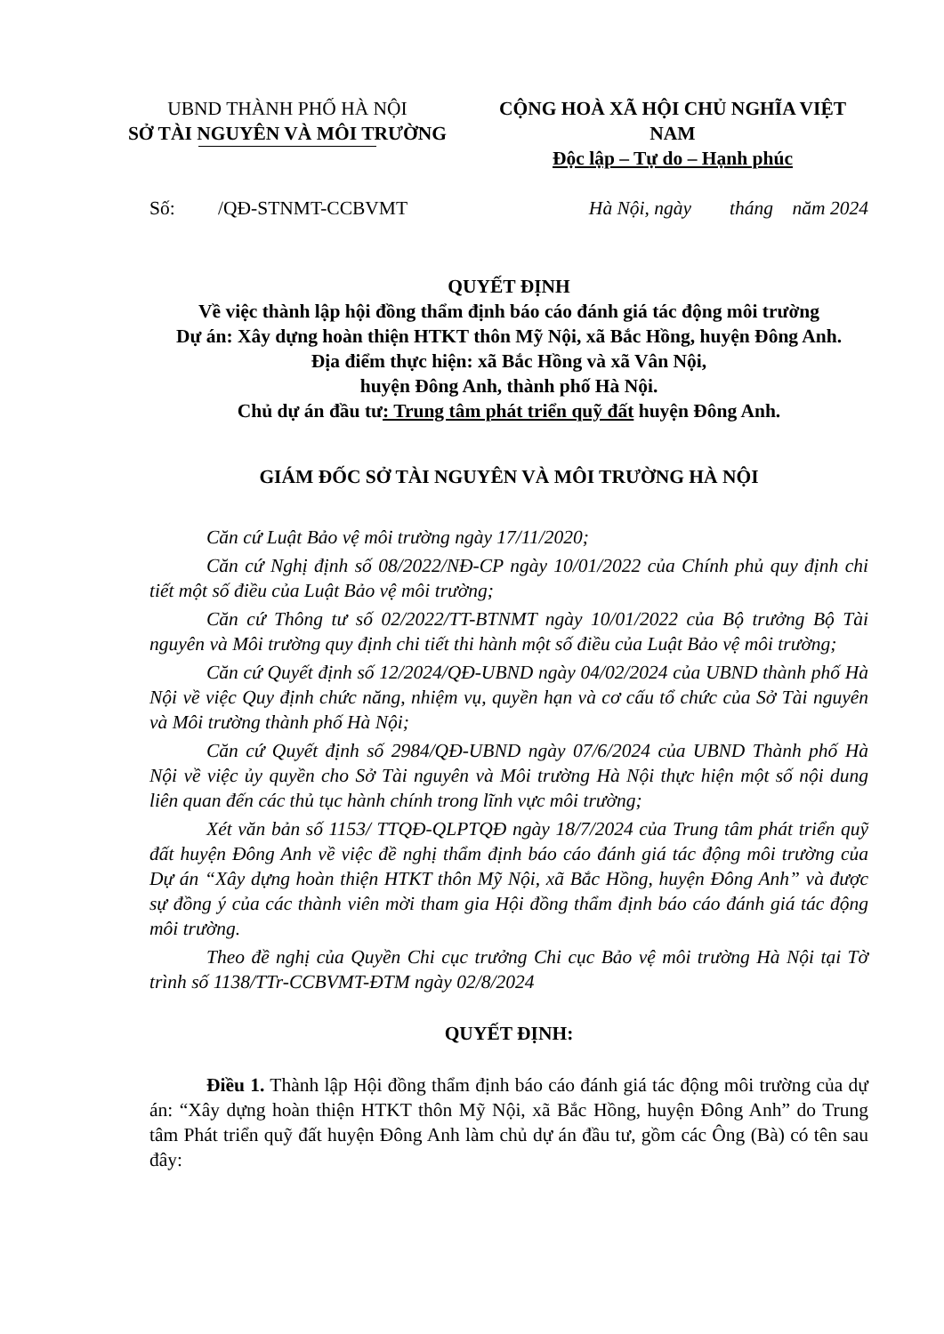UBND THÀNH PHỐ HÀ NỘI
SỞ TÀI NGUYÊN VÀ MÔI TRƯỜNG
CỘNG HOÀ XÃ HỘI CHỦ NGHĨA VIỆT NAM
Độc lập – Tự do – Hạnh phúc
Số: /QĐ-STNMT-CCBVMT Hà Nội, ngày tháng năm 2024
QUYẾT ĐỊNH
Về việc thành lập hội đồng thẩm định báo cáo đánh giá tác động môi trường
Dự án: Xây dựng hoàn thiện HTKT thôn Mỹ Nội, xã Bắc Hồng, huyện Đông Anh.
Địa điểm thực hiện: xã Bắc Hồng và xã Vân Nội,
huyện Đông Anh, thành phố Hà Nội.
Chủ dự án đầu tư: Trung tâm phát triển quỹ đất huyện Đông Anh.
GIÁM ĐỐC SỞ TÀI NGUYÊN VÀ MÔI TRƯỜNG HÀ NỘI
Căn cứ Luật Bảo vệ môi trường ngày 17/11/2020;
Căn cứ Nghị định số 08/2022/NĐ-CP ngày 10/01/2022 của Chính phủ quy định chi tiết một số điều của Luật Bảo vệ môi trường;
Căn cứ Thông tư số 02/2022/TT-BTNMT ngày 10/01/2022 của Bộ trưởng Bộ Tài nguyên và Môi trường quy định chi tiết thi hành một số điều của Luật Bảo vệ môi trường;
Căn cứ Quyết định số 12/2024/QĐ-UBND ngày 04/02/2024 của UBND thành phố Hà Nội về việc Quy định chức năng, nhiệm vụ, quyền hạn và cơ cấu tổ chức của Sở Tài nguyên và Môi trường thành phố Hà Nội;
Căn cứ Quyết định số 2984/QĐ-UBND ngày 07/6/2024 của UBND Thành phố Hà Nội về việc ủy quyền cho Sở Tài nguyên và Môi trường Hà Nội thực hiện một số nội dung liên quan đến các thủ tục hành chính trong lĩnh vực môi trường;
Xét văn bản số 1153/ TTQĐ-QLPTQĐ ngày 18/7/2024 của Trung tâm phát triển quỹ đất huyện Đông Anh về việc đề nghị thẩm định báo cáo đánh giá tác động môi trường của Dự án “Xây dựng hoàn thiện HTKT thôn Mỹ Nội, xã Bắc Hồng, huyện Đông Anh” và được sự đồng ý của các thành viên mời tham gia Hội đồng thẩm định báo cáo đánh giá tác động môi trường.
Theo đề nghị của Quyền Chi cục trưởng Chi cục Bảo vệ môi trường Hà Nội tại Tờ trình số 1138/TTr-CCBVMT-ĐTM ngày 02/8/2024
QUYẾT ĐỊNH:
Điều 1. Thành lập Hội đồng thẩm định báo cáo đánh giá tác động môi trường của dự án: “Xây dựng hoàn thiện HTKT thôn Mỹ Nội, xã Bắc Hồng, huyện Đông Anh” do Trung tâm Phát triển quỹ đất huyện Đông Anh làm chủ dự án đầu tư, gồm các Ông (Bà) có tên sau đây: